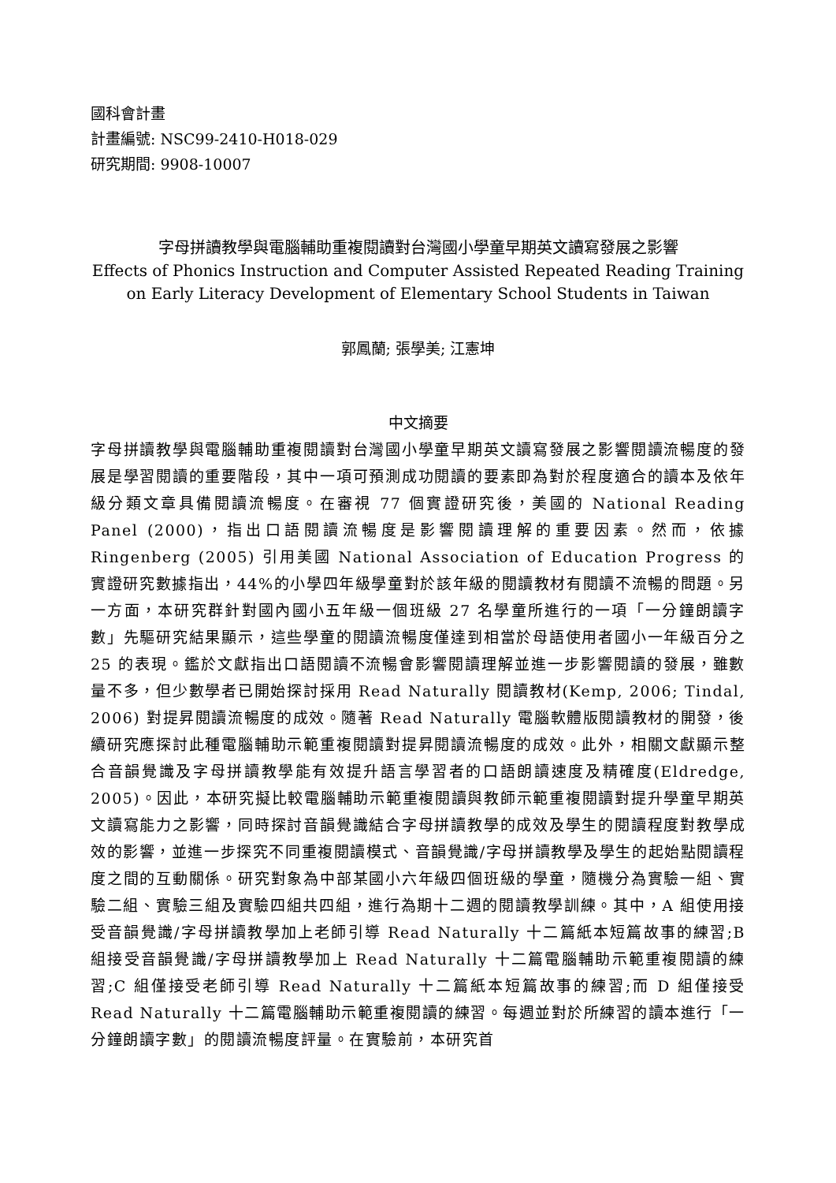國科會計畫
計畫編號: NSC99-2410-H018-029
研究期間: 9908-10007
字母拼讀教學與電腦輔助重複閱讀對台灣國小學童早期英文讀寫發展之影響
Effects of Phonics Instruction and Computer Assisted Repeated Reading Training
on Early Literacy Development of Elementary School Students in Taiwan
郭鳳蘭; 張學美; 江憲坤
中文摘要
字母拼讀教學與電腦輔助重複閱讀對台灣國小學童早期英文讀寫發展之影響閱讀流暢度的發展是學習閱讀的重要階段，其中一項可預測成功閱讀的要素即為對於程度適合的讀本及依年級分類文章具備閱讀流暢度。在審視 77 個實證研究後，美國的 National Reading Panel (2000)，指出口語閱讀流暢度是影響閱讀理解的重要因素。然而，依據 Ringenberg (2005) 引用美國 National Association of Education Progress 的實證研究數據指出，44%的小學四年級學童對於該年級的閱讀教材有閱讀不流暢的問題。另一方面，本研究群針對國內國小五年級一個班級 27 名學童所進行的一項「一分鐘朗讀字數」先驅研究結果顯示，這些學童的閱讀流暢度僅達到相當於母語使用者國小一年級百分之 25 的表現。鑑於文獻指出口語閱讀不流暢會影響閱讀理解並進一步影響閱讀的發展，雖數量不多，但少數學者已開始探討採用 Read Naturally 閱讀教材(Kemp, 2006; Tindal, 2006) 對提昇閱讀流暢度的成效。隨著 Read Naturally 電腦軟體版閱讀教材的開發，後續研究應探討此種電腦輔助示範重複閱讀對提昇閱讀流暢度的成效。此外，相關文獻顯示整合音韻覺識及字母拼讀教學能有效提升語言學習者的口語朗讀速度及精確度(Eldredge, 2005)。因此，本研究擬比較電腦輔助示範重複閱讀與教師示範重複閱讀對提升學童早期英文讀寫能力之影響，同時探討音韻覺識結合字母拼讀教學的成效及學生的閱讀程度對教學成效的影響，並進一步探究不同重複閱讀模式、音韻覺識/字母拼讀教學及學生的起始點閱讀程度之間的互動關係。研究對象為中部某國小六年級四個班級的學童，隨機分為實驗一組、實驗二組、實驗三組及實驗四組共四組，進行為期十二週的閱讀教學訓練。其中，A 組使用接受音韻覺識/字母拼讀教學加上老師引導 Read Naturally 十二篇紙本短篇故事的練習;B 組接受音韻覺識/字母拼讀教學加上 Read Naturally 十二篇電腦輔助示範重複閱讀的練習;C 組僅接受老師引導 Read Naturally 十二篇紙本短篇故事的練習;而 D 組僅接受 Read Naturally 十二篇電腦輔助示範重複閱讀的練習。每週並對於所練習的讀本進行「一分鐘朗讀字數」的閱讀流暢度評量。在實驗前，本研究首